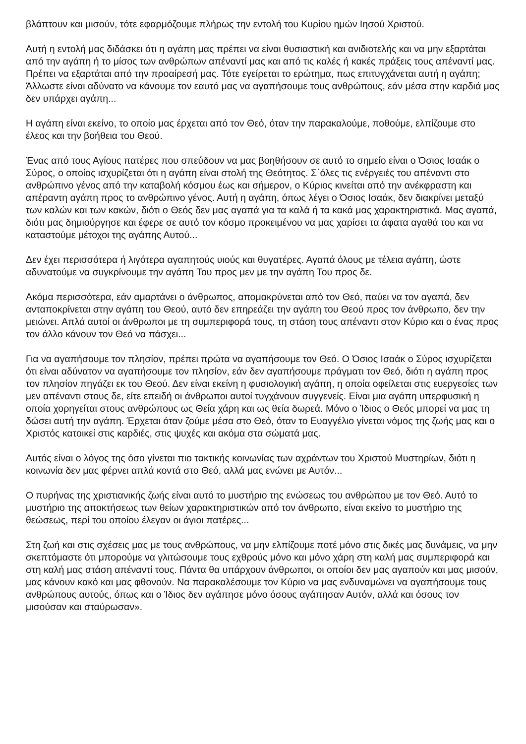βλάπτουν και μισούν, τότε εφαρμόζουμε πλήρως την εντολή του Κυρίου ημών Ιησού Χριστού.
Αυτή η εντολή μας διδάσκει ότι η αγάπη μας πρέπει να είναι θυσιαστική και ανιδιοτελής και να μην εξαρτάται από την αγάπη ή το μίσος των ανθρώπων απέναντί μας και από τις καλές ή κακές πράξεις τους απέναντί μας. Πρέπει να εξαρτάται από την προαίρεσή μας. Τότε εγείρεται το ερώτημα, πως επιτυγχάνεται αυτή η αγάπη; Άλλωστε είναι αδύνατο να κάνουμε τον εαυτό μας να αγαπήσουμε τους ανθρώπους, εάν μέσα στην καρδιά μας δεν υπάρχει αγάπη...
Η αγάπη είναι εκείνο, το οποίο μας έρχεται από τον Θεό, όταν την παρακαλούμε, ποθούμε, ελπίζουμε στο έλεος και την βοήθεια του Θεού.
Ένας από τους Αγίους πατέρες που σπεύδουν να μας βοηθήσουν σε αυτό το σημείο είναι ο Όσιος Ισαάκ ο Σύρος, ο οποίος ισχυρίζεται ότι η αγάπη είναι στολή της Θεότητος. Σ΄όλες τις ενέργειές του απέναντι στο ανθρώπινο γένος από την καταβολή κόσμου έως και σήμερον, ο Κύριος κινείται από την ανέκφραστη και απέραντη αγάπη προς το ανθρώπινο γένος. Αυτή η αγάπη, όπως λέγει ο Όσιος Ισαάκ, δεν διακρίνει μεταξύ των καλών και των κακών, διότι ο Θεός δεν μας αγαπά για τα καλά ή τα κακά μας χαρακτηριστικά. Μας αγαπά, διότι μας δημιούργησε και έφερε σε αυτό τον κόσμο προκειμένου να μας χαρίσει τα άφατα αγαθά του και να καταστούμε μέτοχοι της αγάπης Αυτού...
Δεν έχει περισσότερα ή λιγότερα αγαπητούς υιούς και θυγατέρες. Αγαπά όλους με τέλεια αγάπη, ώστε αδυνατούμε να συγκρίνουμε την αγάπη Του προς μεν με την αγάπη Του προς δε.
Ακόμα περισσότερα, εάν αμαρτάνει ο άνθρωπος, απομακρύνεται από τον Θεό, παύει να τον αγαπά, δεν ανταποκρίνεται στην αγάπη του Θεού, αυτό δεν επηρεάζει την αγάπη του Θεού προς τον άνθρωπο, δεν την μειώνει. Απλά αυτοί οι άνθρωποι με τη συμπεριφορά τους, τη στάση τους απέναντι στον Κύριο και ο ένας προς τον άλλο κάνουν τον Θεό να πάσχει...
Για να αγαπήσουμε τον πλησίον, πρέπει πρώτα να αγαπήσουμε τον Θεό. Ο Όσιος Ισαάκ ο Σύρος ισχυρίζεται ότι είναι αδύνατον να αγαπήσουμε τον πλησίον, εάν δεν αγαπήσουμε πράγματι τον Θεό, διότι η αγάπη προς τον πλησίον πηγάζει εκ του Θεού. Δεν είναι εκείνη η φυσιολογική αγάπη, η οποία οφείλεται στις ευεργεσίες των μεν απέναντι στους δε, είτε επειδή οι άνθρωποι αυτοί τυγχάνουν συγγενείς. Είναι μια αγάπη υπερφυσική η οποία χορηγείται στους ανθρώπους ως Θεία χάρη και ως θεία δωρεά. Μόνο ο Ίδιος ο Θεός μπορεί να μας τη δώσει αυτή την αγάπη. Έρχεται όταν ζούμε μέσα στο Θεό, όταν το Ευαγγέλιο γίνεται νόμος της ζωής μας και ο Χριστός κατοικεί στις καρδιές, στις ψυχές και ακόμα στα σώματά μας.
Αυτός είναι ο λόγος της όσο γίνεται πιο τακτικής κοινωνίας των αχράντων του Χριστού Μυστηρίων, διότι η κοινωνία δεν μας φέρνει απλά κοντά στο Θεό, αλλά μας ενώνει με Αυτόν...
Ο πυρήνας της χριστιανικής ζωής είναι αυτό το μυστήριο της ενώσεως του ανθρώπου με τον Θεό. Αυτό το μυστήριο της αποκτήσεως των θείων χαρακτηριστικών από τον άνθρωπο, είναι εκείνο το μυστήριο της θεώσεως, περί του οποίου έλεγαν οι άγιοι πατέρες...
Στη ζωή και στις σχέσεις μας με τους ανθρώπους, να μην ελπίζουμε ποτέ μόνο στις δικές μας δυνάμεις, να μην σκεπτόμαστε ότι μπορούμε να γλιτώσουμε τους εχθρούς μόνο και μόνο χάρη στη καλή μας συμπεριφορά και στη καλή μας στάση απέναντί τους. Πάντα θα υπάρχουν άνθρωποι, οι οποίοι δεν μας αγαπούν και μας μισούν, μας κάνουν κακό και μας φθονούν. Να παρακαλέσουμε τον Κύριο να μας ενδυναμώνει να αγαπήσουμε τους ανθρώπους αυτούς, όπως και ο Ίδιος δεν αγάπησε μόνο όσους αγάπησαν Αυτόν, αλλά και όσους τον μισούσαν και σταύρωσαν».